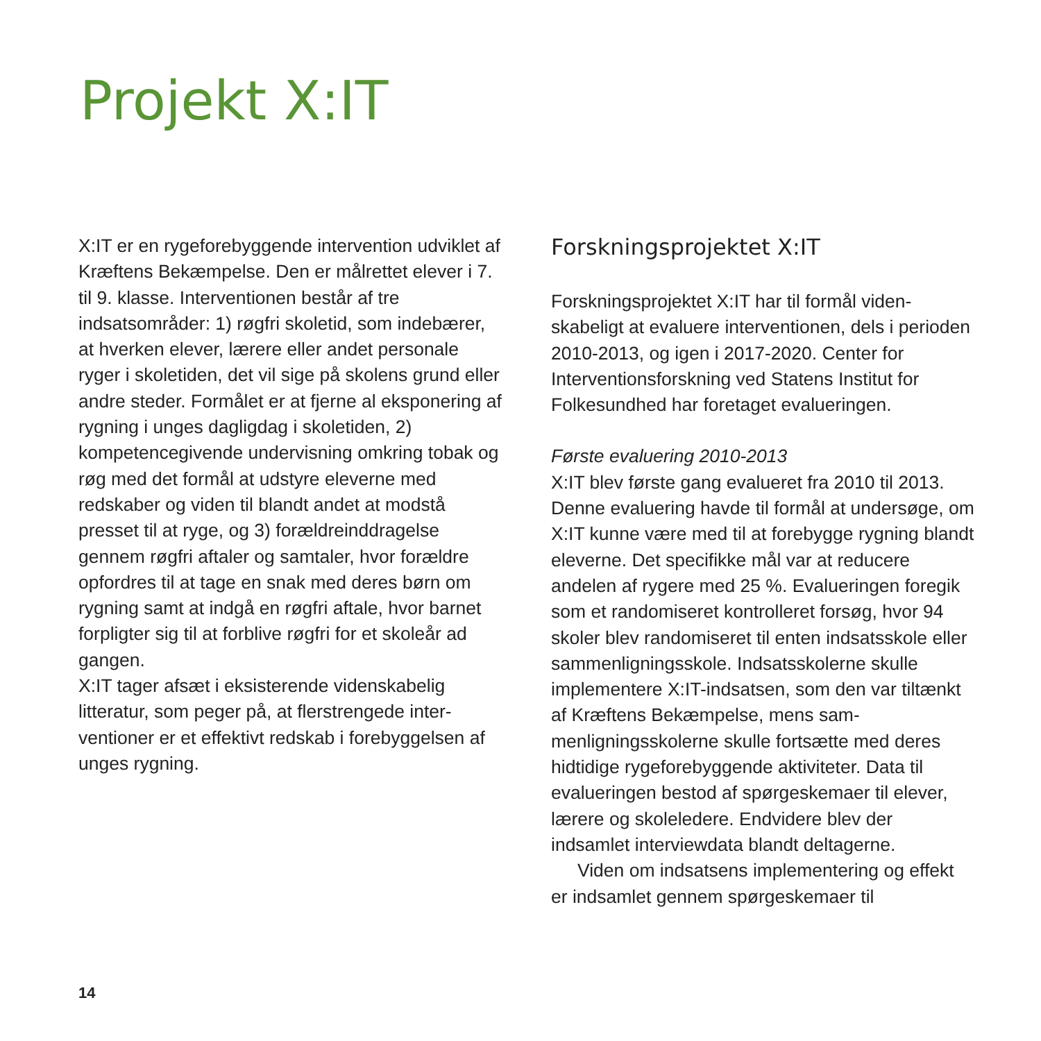Projekt X:IT
X:IT er en rygeforebyggende intervention ud­viklet af Kræftens Bekæmpelse. Den er målret­tet elever i 7. til 9. klasse. Interventionen består af tre indsatsområder: 1) røgfri skoletid, som indebærer, at hverken elever, lærere eller an­det personale ryger i skoletiden, det vil sige på skolens grund eller andre steder. Formålet er at fjerne al eksponering af rygning i unges daglig­dag i skoletiden, 2) kompetencegivende under­visning omkring tobak og røg med det formål at udstyre eleverne med redskaber og viden til blandt andet at modstå presset til at ryge, og 3) forældreinddragelse gennem røgfri aftaler og samtaler, hvor forældre opfordres til at tage en snak med deres børn om rygning samt at indgå en røgfri aftale, hvor barnet forpligter sig til at forblive røgfri for et skoleår ad gangen.
X:IT tager afsæt i eksisterende videnskabelig litteratur, som peger på, at flerstrengede inter­ventioner er et effektivt redskab i forebyggelsen af unges rygning.
Forskningsprojektet X:IT
Forskningsprojektet X:IT har til formål viden­skabeligt at evaluere interventionen, dels i pe­rioden 2010-2013, og igen i 2017-2020. Center for Interventionsforskning ved Statens Institut for Folkesundhed har foretaget evalueringen.
Første evaluering 2010-2013
X:IT blev første gang evalueret fra 2010 til 2013. Denne evaluering havde til formål at undersøge, om X:IT kunne være med til at forebygge rygning blandt eleverne. Det spe­cifikke mål var at reducere andelen af rygere med 25 %. Evalueringen foregik som et ran­domiseret kontrolleret forsøg, hvor 94 skoler blev randomiseret til enten indsatsskole eller sammenligningsskole. Indsatsskolerne skulle implementere X:IT-indsatsen, som den var tiltænkt af Kræftens Bekæmpelse, mens sam­menligningsskolerne skulle fortsætte med de­res hidtidige rygeforebyggende aktiviteter. Data til evalueringen bestod af spørgeskemaer til elever, lærere og skoleledere. Endvidere blev der indsamlet interviewdata blandt deltagerne.
Viden om indsatsens implementering og effekt er indsamlet gennem spørgeskemaer til
14